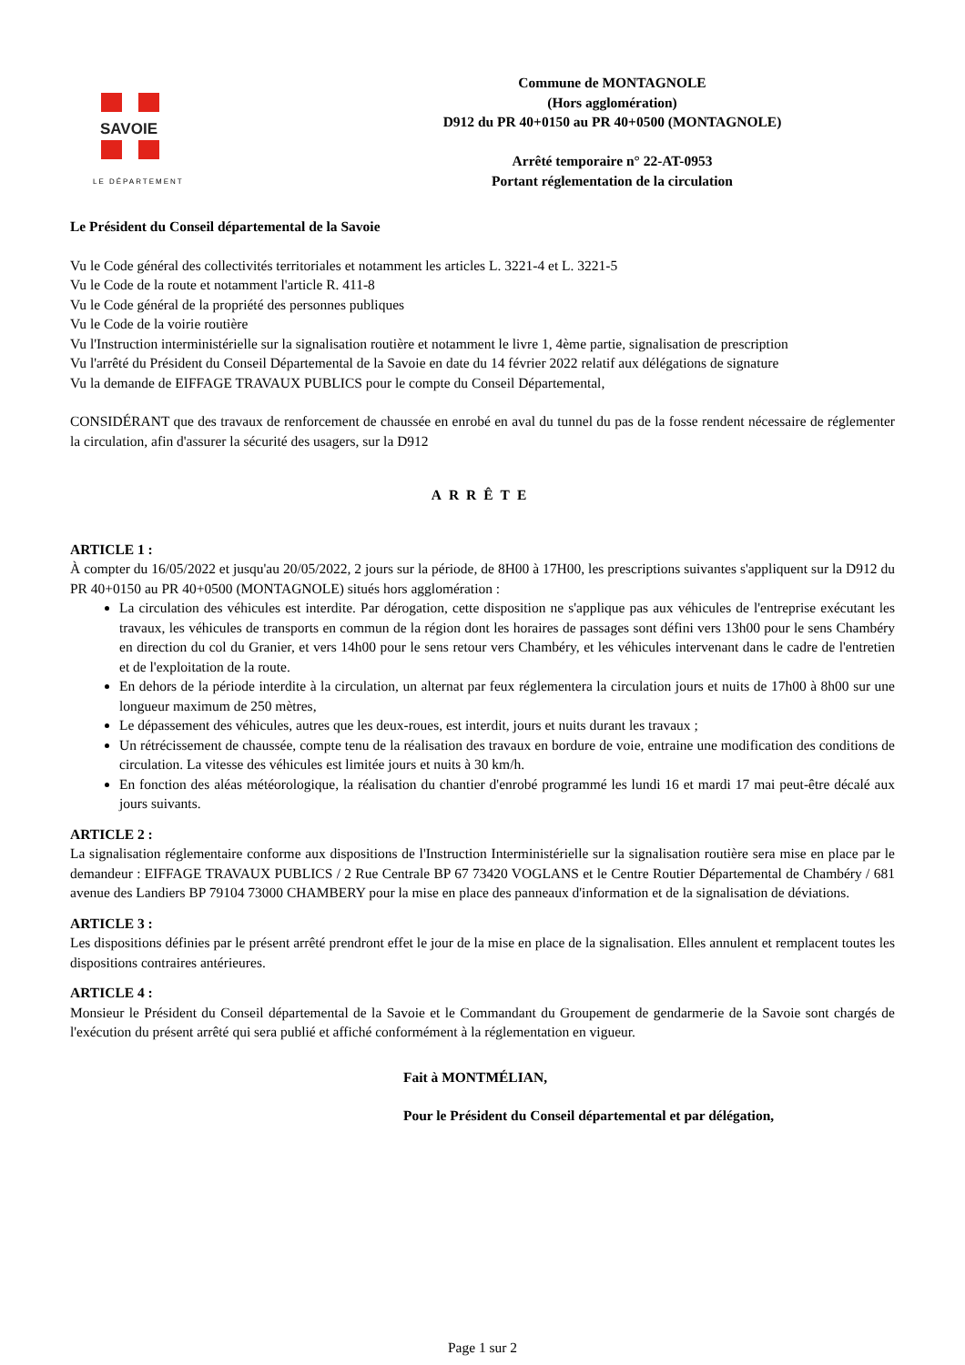SAVOIE
LE DÉPARTEMENT
Commune de MONTAGNOLE
(Hors agglomération)
D912 du PR 40+0150 au PR 40+0500 (MONTAGNOLE)
Arrêté temporaire n° 22-AT-0953
Portant réglementation de la circulation
Le Président du Conseil départemental de la Savoie
Vu le Code général des collectivités territoriales et notamment les articles L. 3221-4 et L. 3221-5
Vu le Code de la route et notamment l'article R. 411-8
Vu le Code général de la propriété des personnes publiques
Vu le Code de la voirie routière
Vu l'Instruction interministérielle sur la signalisation routière et notamment le livre 1, 4ème partie, signalisation de prescription
Vu l'arrêté du Président du Conseil Départemental de la Savoie en date du 14 février 2022 relatif aux délégations de signature
Vu la demande de EIFFAGE TRAVAUX PUBLICS pour le compte du Conseil Départemental,
CONSIDÉRANT que des travaux de renforcement de chaussée en enrobé en aval du tunnel du pas de la fosse rendent nécessaire de réglementer la circulation, afin d'assurer la sécurité des usagers, sur la D912
ARRÊTE
ARTICLE 1 :
À compter du 16/05/2022 et jusqu'au 20/05/2022, 2 jours sur la période, de 8H00 à 17H00, les prescriptions suivantes s'appliquent sur la D912 du PR 40+0150 au PR 40+0500 (MONTAGNOLE) situés hors agglomération :
La circulation des véhicules est interdite. Par dérogation, cette disposition ne s'applique pas aux véhicules de l'entreprise exécutant les travaux, les véhicules de transports en commun de la région dont les horaires de passages sont défini vers 13h00 pour le sens Chambéry en direction du col du Granier, et vers 14h00 pour le sens retour vers Chambéry, et les véhicules intervenant dans le cadre de l'entretien et de l'exploitation de la route.
En dehors de la période interdite à la circulation, un alternat par feux réglementera la circulation jours et nuits de 17h00 à 8h00 sur une longueur maximum de 250 mètres,
Le dépassement des véhicules, autres que les deux-roues, est interdit, jours et nuits durant les travaux ;
Un rétrécissement de chaussée, compte tenu de la réalisation des travaux en bordure de voie, entraine une modification des conditions de circulation. La vitesse des véhicules est limitée jours et nuits à 30 km/h.
En fonction des aléas météorologique, la réalisation du chantier d'enrobé programmé les lundi 16 et mardi 17 mai peut-être décalé aux jours suivants.
ARTICLE 2 :
La signalisation réglementaire conforme aux dispositions de l'Instruction Interministérielle sur la signalisation routière sera mise en place par le demandeur : EIFFAGE TRAVAUX PUBLICS / 2 Rue Centrale BP 67 73420 VOGLANS et le Centre Routier Départemental de Chambéry / 681 avenue des Landiers BP 79104 73000 CHAMBERY pour la mise en place des panneaux d'information et de la signalisation de déviations.
ARTICLE 3 :
Les dispositions définies par le présent arrêté prendront effet le jour de la mise en place de la signalisation. Elles annulent et remplacent toutes les dispositions contraires antérieures.
ARTICLE 4 :
Monsieur le Président du Conseil départemental de la Savoie et le Commandant du Groupement de gendarmerie de la Savoie sont chargés de l'exécution du présent arrêté qui sera publié et affiché conformément à la réglementation en vigueur.
Fait à MONTMÉLIAN,
Pour le Président du Conseil départemental et par délégation,
Page 1 sur 2